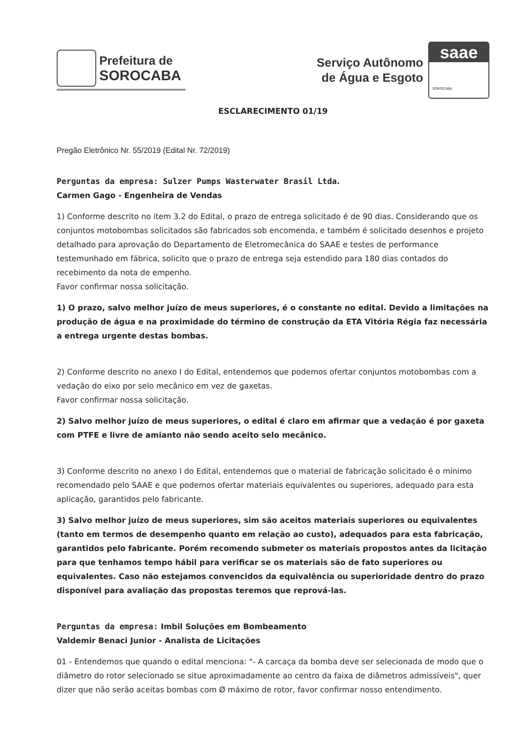Prefeitura de
SOROCABA
Serviço Autônomo
de Água e Esgoto
saae
SOROCABA
ESCLARECIMENTO 01/19
Pregão Eletrônico Nr. 55/2019 (Edital Nr. 72/2019)
Perguntas da empresa: Sulzer Pumps Wasterwater Brasil Ltda.
Carmen Gago - Engenheira de Vendas
1) Conforme descrito no item 3.2 do Edital, o prazo de entrega solicitado é de 90 dias. Considerando que os conjuntos motobombas solicitados são fabricados sob encomenda, e também é solicitado desenhos e projeto detalhado para aprovação do Departamento de Eletromecânica do SAAE e testes de performance testemunhado em fábrica, solicito que o prazo de entrega seja estendido para 180 dias contados do recebimento da nota de empenho.
Favor confirmar nossa solicitação.
1) O prazo, salvo melhor juízo de meus superiores, é o constante no edital. Devido a limitações na produção de água e na proximidade do término de construção da ETA Vitória Régia faz necessária a entrega urgente destas bombas.
2) Conforme descrito no anexo I do Edital, entendemos que podemos ofertar conjuntos motobombas com a vedação do eixo por selo mecânico em vez de gaxetas.
Favor confirmar nossa solicitação.
2) Salvo melhor juízo de meus superiores, o edital é claro em afirmar que a vedação é por gaxeta com PTFE e livre de amianto não sendo aceito selo mecânico.
3) Conforme descrito no anexo I do Edital, entendemos que o material de fabricação solicitado é o mínimo recomendado pelo SAAE e que podemos ofertar materiais equivalentes ou superiores, adequado para esta aplicação, garantidos pelo fabricante.
3) Salvo melhor juízo de meus superiores, sim são aceitos materiais superiores ou equivalentes (tanto em termos de desempenho quanto em relação ao custo), adequados para esta fabricação, garantidos pelo fabricante. Porém recomendo submeter os materiais propostos antes da licitação para que tenhamos tempo hábil para verificar se os materiais são de fato superiores ou equivalentes. Caso não estejamos convencidos da equivalência ou superioridade dentro do prazo disponível para avaliação das propostas teremos que reprová-las.
Perguntas da empresa: Imbil Soluções em Bombeamento
Valdemir Benaci Junior - Analista de Licitações
01 - Entendemos que quando o edital menciona: "- A carcaça da bomba deve ser selecionada de modo que o diâmetro do rotor selecionado se situe aproximadamente ao centro da faixa de diâmetros admissíveis", quer dizer que não serão aceitas bombas com Ø máximo de rotor, favor confirmar nosso entendimento.